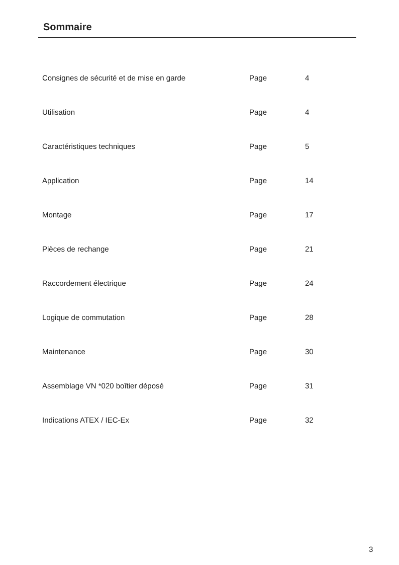Sommaire
| Consignes de sécurité et de mise en garde | Page | 4 |
| Utilisation | Page | 4 |
| Caractéristiques techniques | Page | 5 |
| Application | Page | 14 |
| Montage | Page | 17 |
| Pièces de rechange | Page | 21 |
| Raccordement électrique | Page | 24 |
| Logique de commutation | Page | 28 |
| Maintenance | Page | 30 |
| Assemblage VN *020 boîtier déposé | Page | 31 |
| Indications ATEX / IEC-Ex | Page | 32 |
3